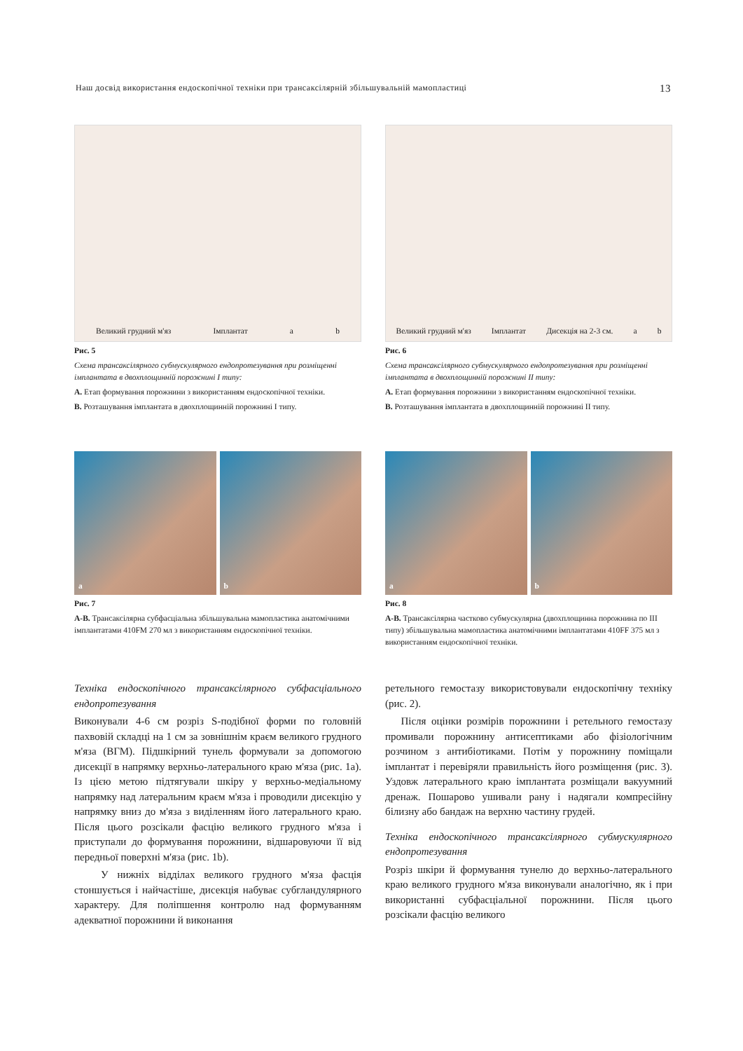Наш досвід використання ендоскопічної техніки при трансаксілярній збільшувальній мамопластиці 13
Великий грудний м'яз Імплантат a b
Рис. 5
Схема трансаксілярного субмускулярного ендопротезування при розміщенні імплантата в двохплощинній порожнині I типу:
A. Етап формування порожнини з використанням ендоскопічної техніки.
B. Розташування імплантата в двохплощинній порожнині I типу.
Великий грудний м'яз Імплантат Дисекція на 2-3 см. a b
Рис. 6
Схема трансаксілярного субмускулярного ендопротезування при розміщенні імплантата в двохплощинній порожнині II типу:
A. Етап формування порожнини з використанням ендоскопічної техніки.
B. Розташування імплантата в двохплощинній порожнині II типу.
a b
Рис. 7
A-B. Трансаксілярна субфасціальна збільшувальна мамопластика анатомічними імплантатами 410FM 270 мл з використанням ендоскопічної техніки.
a b
Рис. 8
A-B. Трансаксілярна частково субмускулярна (двохплощинна порожнина по III типу) збільшувальна мамопластика анатомічними імплантатами 410FF 375 мл з використанням ендоскопічної техніки.
Техніка ендоскопічного трансаксілярного субфасціального ендопротезування
Виконували 4-6 см розріз S-подібної форми по головній пахвовій складці на 1 см за зовнішнім краєм великого грудного м'яза (ВГМ). Підшкірний тунель формували за допомогою дисекції в напрямку верхньо-латерального краю м'яза (рис. 1а). Із цією метою підтягували шкіру у верхньо-медіальному напрямку над латеральним краєм м'яза і проводили дисекцію у напрямку вниз до м'яза з виділенням його латерального краю. Після цього розсікали фасцію великого грудного м'яза і приступали до формування порожнини, відшаровуючи її від передньої поверхні м'яза (рис. 1b).
У нижніх відділах великого грудного м'яза фасція стоншується і найчастіше, дисекція набуває субгландулярного характеру. Для поліпшення контролю над формуванням адекватної порожнини й виконання
ретельного гемостазу використовували ендоскопічну техніку (рис. 2).
Після оцінки розмірів порожнини і ретельного гемостазу промивали порожнину антисептиками або фізіологічним розчином з антибіотиками. Потім у порожнину поміщали імплантат і перевіряли правильність його розміщення (рис. 3). Уздовж латерального краю імплантата розміщали вакуумний дренаж. Пошарово ушивали рану і надягали компресійну білизну або бандаж на верхню частину грудей.
Техніка ендоскопічного трансаксілярного субмускулярного ендопротезування
Розріз шкіри й формування тунелю до верхньо-латерального краю великого грудного м'яза виконували аналогічно, як і при використанні субфасціальної порожнини. Після цього розсікали фасцію великого